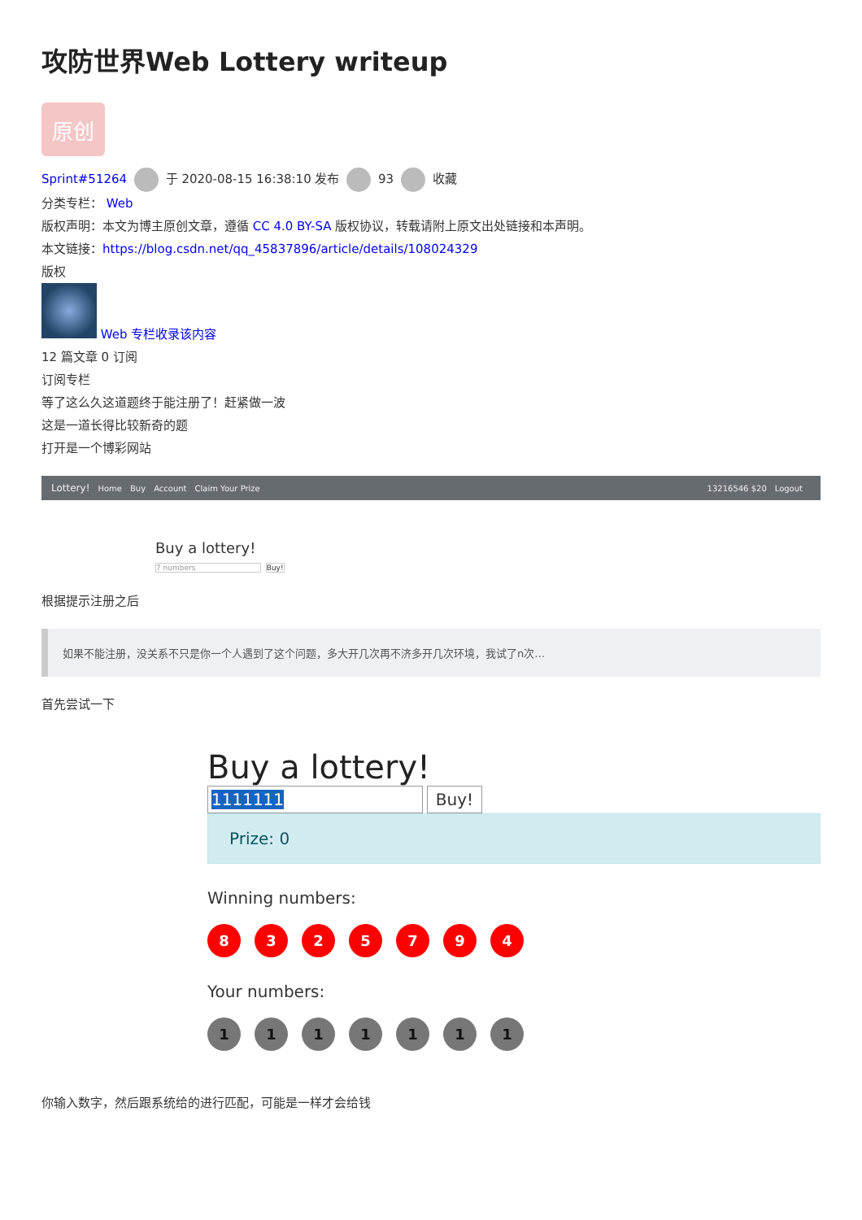攻防世界Web Lottery writeup
原创
Sprint#51264 于 2020-08-15 16:38:10 发布 93 收藏
分类专栏： Web
版权声明：本文为博主原创文章，遵循 CC 4.0 BY-SA 版权协议，转载请附上原文出处链接和本声明。
本文链接：https://blog.csdn.net/qq_45837896/article/details/108024329
版权
Web 专栏收录该内容
12 篇文章 0 订阅
订阅专栏
等了这么久这道题终于能注册了！赶紧做一波
这是一道长得比较新奇的题
打开是一个博彩网站
Lottery! Home Buy Account Claim Your Prize 13216546 $20 Logout
Buy a lottery!
7 numbers Buy!
根据提示注册之后
如果不能注册，没关系不只是你一个人遇到了这个问题，多大开几次再不济多开几次环境，我试了n次…
首先尝试一下
Buy a lottery!
1111111 Buy!
Prize: 0
Winning numbers:
8325794
Your numbers:
1111111
你输入数字，然后跟系统给的进行匹配，可能是一样才会给钱